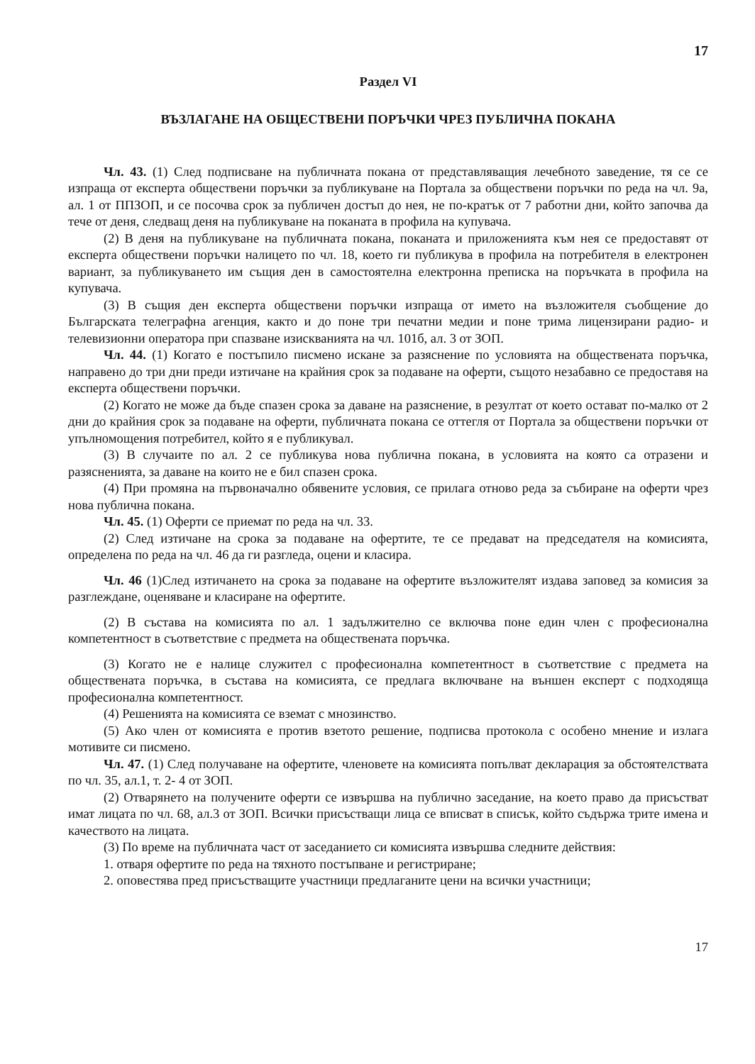17
Раздел VI
ВЪЗЛАГАНЕ НА ОБЩЕСТВЕНИ ПОРЪЧКИ ЧРЕЗ ПУБЛИЧНА ПОКАНА
Чл. 43. (1) След подписване на публичната покана от представляващия лечебното заведение, тя се се изпраща от експерта обществени поръчки за публикуване на Портала за обществени поръчки по реда на чл. 9а, ал. 1 от ППЗОП, и се посочва срок за публичен достъп до нея, не по-кратък от 7 работни дни, който започва да тече от деня, следващ деня на публикуване на поканата в профила на купувача.
(2) В деня на публикуване на публичната покана, поканата и приложенията към нея се предоставят от експерта обществени поръчки налицето по чл. 18, което ги публикува в профила на потребителя в електронен вариант, за публикуването им същия ден в самостоятелна електронна преписка на поръчката в профила на купувача.
(3) В същия ден експерта обществени поръчки изпраща от името на възложителя съобщение до Българската телеграфна агенция, както и до поне три печатни медии и поне трима лицензирани радио- и телевизионни оператора при спазване изискванията на чл. 101б, ал. 3 от ЗОП.
Чл. 44. (1) Когато е постъпило писмено искане за разяснение по условията на обществената поръчка, направено до три дни преди изтичане на крайния срок за подаване на оферти, същото незабавно се предоставя на експерта обществени поръчки.
(2) Когато не може да бъде спазен срока за даване на разяснение, в резултат от което остават по-малко от 2 дни до крайния срок за подаване на оферти, публичната покана се оттегля от Портала за обществени поръчки от упълномощения потребител, който я е публикувал.
(3) В случаите по ал. 2 се публикува нова публична покана, в условията на която са отразени и разясненията, за даване на които не е бил спазен срока.
(4) При промяна на първоначално обявените условия, се прилага отново реда за събиране на оферти чрез нова публична покана.
Чл. 45. (1) Оферти се приемат по реда на чл. 33.
(2) След изтичане на срока за подаване на офертите, те се предават на председателя на комисията, определена по реда на чл. 46 да ги разгледа, оцени и класира.
Чл. 46 (1)След изтичането на срока за подаване на офертите възложителят издава заповед за комисия за разглеждане, оценяване и класиране на офертите.
(2) В състава на комисията по ал. 1 задължително се включва поне един член с професионална компетентност в съответствие с предмета на обществената поръчка.
(3) Когато не е налице служител с професионална компетентност в съответствие с предмета на обществената поръчка, в състава на комисията, се предлага включване на външен експерт с подходяща професионална компетентност.
(4) Решенията на комисията се вземат с мнозинство.
(5) Ако член от комисията е против взетото решение, подписва протокола с особено мнение и излага мотивите си писмено.
Чл. 47. (1) След получаване на офертите, членовете на комисията попълват декларация за обстоятелствата по чл. 35, ал.1, т. 2- 4 от ЗОП.
(2) Отварянето на получените оферти се извършва на публично заседание, на което право да присъстват имат лицата по чл. 68, ал.3 от ЗОП. Всички присъстващи лица се вписват в списък, който съдържа трите имена и качеството на лицата.
(3) По време на публичната част от заседанието си комисията извършва следните действия:
1. отваря офертите по реда на тяхното постъпване и регистриране;
2. оповестява пред присъстващите участници предлаганите цени на всички участници;
17